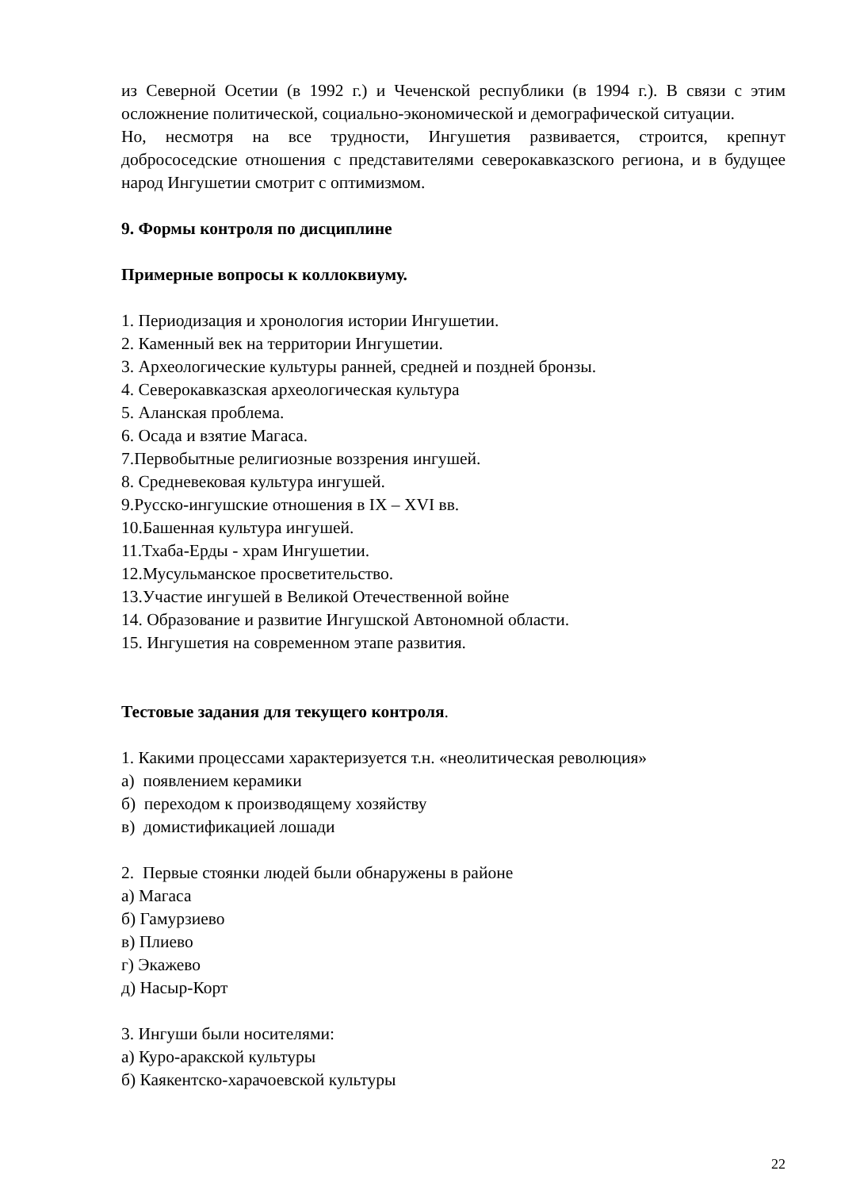из Северной Осетии (в 1992 г.) и Чеченской республики (в 1994 г.). В связи с этим осложнение политической, социально-экономической и демографической ситуации.
Но, несмотря на все трудности, Ингушетия развивается, строится, крепнут добрососедские отношения с представителями северокавказского региона, и в будущее народ Ингушетии смотрит с оптимизмом.
9. Формы контроля по дисциплине
Примерные вопросы к коллоквиуму.
1. Периодизация и хронология истории Ингушетии.
2. Каменный век на территории Ингушетии.
3. Археологические культуры ранней, средней и поздней бронзы.
4. Северокавказская археологическая культура
5. Аланская проблема.
6. Осада и взятие Магаса.
7.Первобытные религиозные воззрения ингушей.
8. Средневековая культура ингушей.
9.Русско-ингушские отношения в IX – XVI вв.
10.Башенная культура ингушей.
11.Тхаба-Ерды - храм Ингушетии.
12.Мусульманское просветительство.
13.Участие ингушей в Великой Отечественной войне
14. Образование и развитие Ингушской Автономной области.
15. Ингушетия на современном этапе развития.
Тестовые задания для текущего контроля.
1. Какими процессами характеризуется т.н. «неолитическая революция»
а) появлением керамики
б) переходом к производящему хозяйству
в) домистификацией лошади
2. Первые стоянки людей были обнаружены в районе
а) Магаса
б) Гамурзиево
в) Плиево
г) Экажево
д) Насыр-Корт
3. Ингуши были носителями:
а) Куро-аракской культуры
б) Каякентско-харачоевской культуры
22